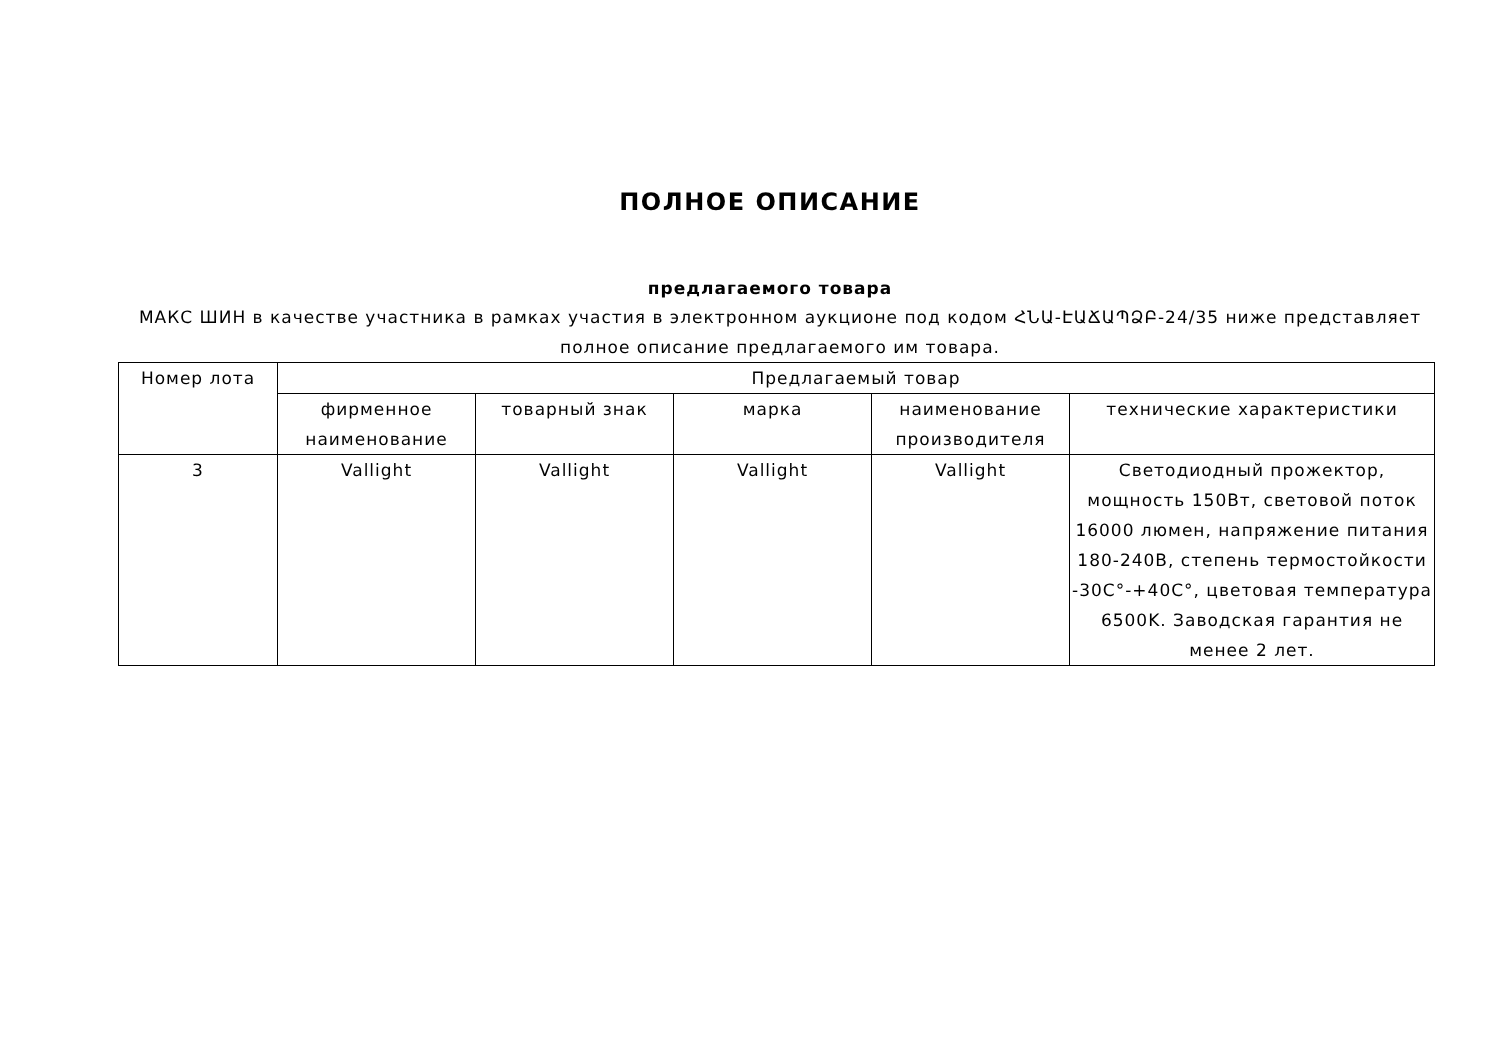ПОЛНОЕ ОПИСАНИЕ
предлагаемого товара
МАКС ШИН в качестве участника в рамках участия в электронном аукционе под кодом ՀՆԱ-ԷԱՃԱՊՁԲ-24/35 ниже представляет полное описание предлагаемого им товара.
| Номер лота | Предлагаемый товар | | | | |
| --- | --- | --- | --- | --- | --- |
| | фирменное наименование | товарный знак | марка | наименование производителя | технические характеристики |
| 3 | Vallight | Vallight | Vallight | Vallight | Светодиодный прожектор, мощность 150Вт, световой поток 16000 люмен, напряжение питания 180-240В, степень термостойкости -30C°-+40C°, цветовая температура 6500K. Заводская гарантия не менее 2 лет. |